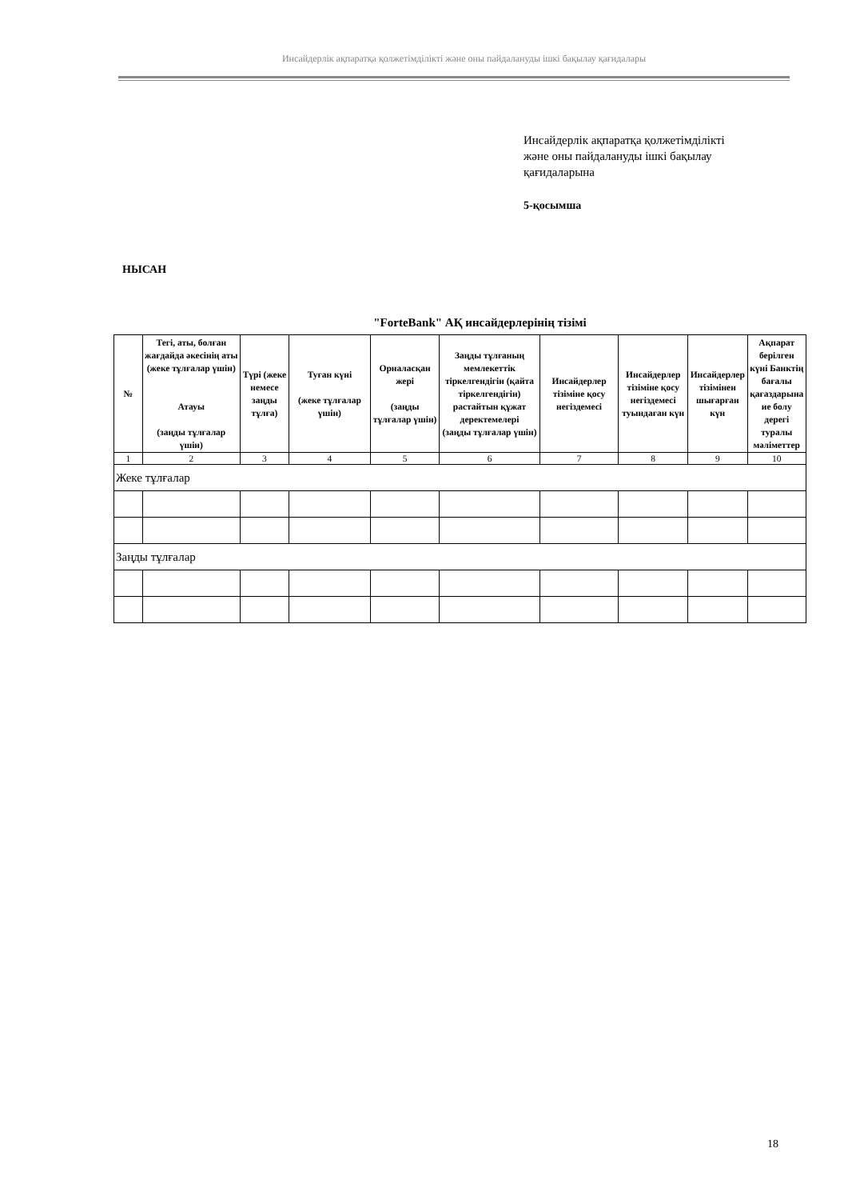Инсайдерлік ақпаратқа қолжетімділікті және оны пайдалануды ішкі бақылау қағидалары
Инсайдерлік ақпаратқа қолжетімділікті
және оны пайдалануды ішкі бақылау
қағидаларына
5-қосымша
НЫСАН
"ForteBank" АҚ инсайдерлерінің тізімі
| № | Тегі, аты, болған жағдайда әкесінің аты (жеке тұлғалар үшін) Атауы (заңды тұлғалар үшін) | Түрі (жеке немесе заңды тұлға) | Туған күні (жеке тұлғалар үшін) | Орналасқан жері (заңды тұлғалар үшін) | Заңды тұлғаның мемлекеттік тіркелгендігін (қайта тіркелгендігін) растайтын құжат деректемелері (заңды тұлғалар үшін) | Инсайдерлер тізіміне қосу негіздемесі | Инсайдерлер тізіміне қосу негіздемесі туындаған күн | Инсайдерлер тізімінен шығарған күн | Ақпарат берілген күні Банктің бағалы қағаздарына ие болу дерегі туралы мәліметтер |
| --- | --- | --- | --- | --- | --- | --- | --- | --- | --- |
| 1 | 2 | 3 | 4 | 5 | 6 | 7 | 8 | 9 | 10 |
| Жеке тұлғалар | | | | | | | | | |
| Заңды тұлғалар | | | | | | | | | |
18